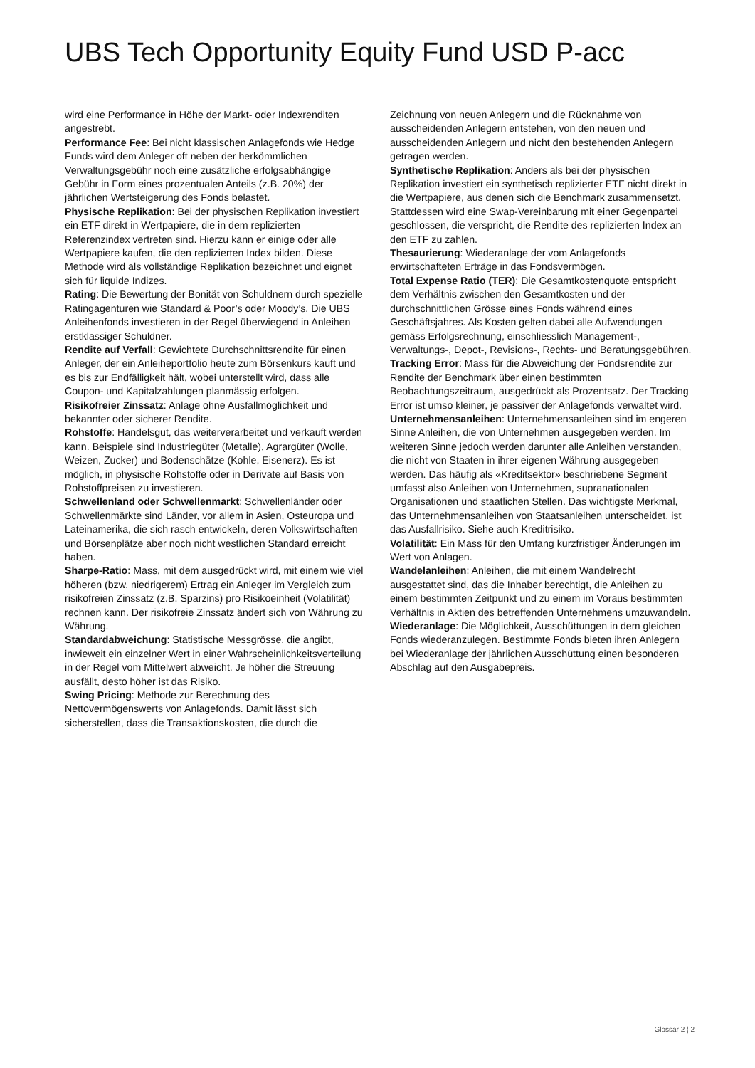UBS Tech Opportunity Equity Fund USD P-acc
wird eine Performance in Höhe der Markt- oder Indexrenditen angestrebt.
Performance Fee: Bei nicht klassischen Anlagefonds wie Hedge Funds wird dem Anleger oft neben der herkömmlichen Verwaltungsgebühr noch eine zusätzliche erfolgsabhängige Gebühr in Form eines prozentualen Anteils (z.B. 20%) der jährlichen Wertsteigerung des Fonds belastet.
Physische Replikation: Bei der physischen Replikation investiert ein ETF direkt in Wertpapiere, die in dem replizierten Referenzindex vertreten sind. Hierzu kann er einige oder alle Wertpapiere kaufen, die den replizierten Index bilden. Diese Methode wird als vollständige Replikation bezeichnet und eignet sich für liquide Indizes.
Rating: Die Bewertung der Bonität von Schuldnern durch spezielle Ratingagenturen wie Standard & Poor’s oder Moody’s. Die UBS Anleihenfonds investieren in der Regel überwiegend in Anleihen erstklassiger Schuldner.
Rendite auf Verfall: Gewichtete Durchschnittsrendite für einen Anleger, der ein Anleiheportfolio heute zum Börsenkurs kauft und es bis zur Endfälligkeit hält, wobei unterstellt wird, dass alle Coupon- und Kapitalzahlungen planmässig erfolgen.
Risikofreier Zinssatz: Anlage ohne Ausfallmöglichkeit und bekannter oder sicherer Rendite.
Rohstoffe: Handelsgut, das weiterverarbeitet und verkauft werden kann. Beispiele sind Industriegüter (Metalle), Agrargüter (Wolle, Weizen, Zucker) und Bodenschätze (Kohle, Eisenerz). Es ist möglich, in physische Rohstoffe oder in Derivate auf Basis von Rohstoffpreisen zu investieren.
Schwellenland oder Schwellenmarkt: Schwellenländer oder Schwellenmärkte sind Länder, vor allem in Asien, Osteuropa und Lateinamerika, die sich rasch entwickeln, deren Volkswirtschaften und Börsenplätze aber noch nicht westlichen Standard erreicht haben.
Sharpe-Ratio: Mass, mit dem ausgedrückt wird, mit einem wie viel höheren (bzw. niedrigerem) Ertrag ein Anleger im Vergleich zum risikofreien Zinssatz (z.B. Sparzins) pro Risikoeinheit (Volatilität) rechnen kann. Der risikofreie Zinssatz ändert sich von Währung zu Währung.
Standardabweichung: Statistische Messgrösse, die angibt, inwieweit ein einzelner Wert in einer Wahrscheinlichkeitsverteilung in der Regel vom Mittelwert abweicht. Je höher die Streuung ausfällt, desto höher ist das Risiko.
Swing Pricing: Methode zur Berechnung des Nettovermögenswerts von Anlagefonds. Damit lässt sich sicherstellen, dass die Transaktionskosten, die durch die
Zeichnung von neuen Anlegern und die Rücknahme von ausscheidenden Anlegern entstehen, von den neuen und ausscheidenden Anlegern und nicht den bestehenden Anlegern getragen werden.
Synthetische Replikation: Anders als bei der physischen Replikation investiert ein synthetisch replizierter ETF nicht direkt in die Wertpapiere, aus denen sich die Benchmark zusammensetzt. Stattdessen wird eine Swap-Vereinbarung mit einer Gegenpartei geschlossen, die verspricht, die Rendite des replizierten Index an den ETF zu zahlen.
Thesaurierung: Wiederanlage der vom Anlagefonds erwirtschafteten Erträge in das Fondsvermögen.
Total Expense Ratio (TER): Die Gesamtkostenquote entspricht dem Verhältnis zwischen den Gesamtkosten und der durchschnittlichen Grösse eines Fonds während eines Geschäftsjahres. Als Kosten gelten dabei alle Aufwendungen gemäss Erfolgsrechnung, einschliesslich Management-, Verwaltungs-, Depot-, Revisions-, Rechts- und Beratungsgebühren.
Tracking Error: Mass für die Abweichung der Fondsrendite zur Rendite der Benchmark über einen bestimmten Beobachtungszeitraum, ausgedrückt als Prozentsatz. Der Tracking Error ist umso kleiner, je passiver der Anlagefonds verwaltet wird.
Unternehmensanleihen: Unternehmensanleihen sind im engeren Sinne Anleihen, die von Unternehmen ausgegeben werden. Im weiteren Sinne jedoch werden darunter alle Anleihen verstanden, die nicht von Staaten in ihrer eigenen Währung ausgegeben werden. Das häufig als «Kreditsektor» beschriebene Segment umfasst also Anleihen von Unternehmen, supranationalen Organisationen und staatlichen Stellen. Das wichtigste Merkmal, das Unternehmensanleihen von Staatsanleihen unterscheidet, ist das Ausfallrisiko. Siehe auch Kreditrisiko.
Volatilität: Ein Mass für den Umfang kurzfristiger Änderungen im Wert von Anlagen.
Wandelanleihen: Anleihen, die mit einem Wandelrecht ausgestattet sind, das die Inhaber berechtigt, die Anleihen zu einem bestimmten Zeitpunkt und zu einem im Voraus bestimmten Verhältnis in Aktien des betreffenden Unternehmens umzuwandeln.
Wiederanlage: Die Möglichkeit, Ausschüttungen in dem gleichen Fonds wiederanzulegen. Bestimmte Fonds bieten ihren Anlegern bei Wiederanlage der jährlichen Ausschüttung einen besonderen Abschlag auf den Ausgabepreis.
Glossar 2 ¦ 2